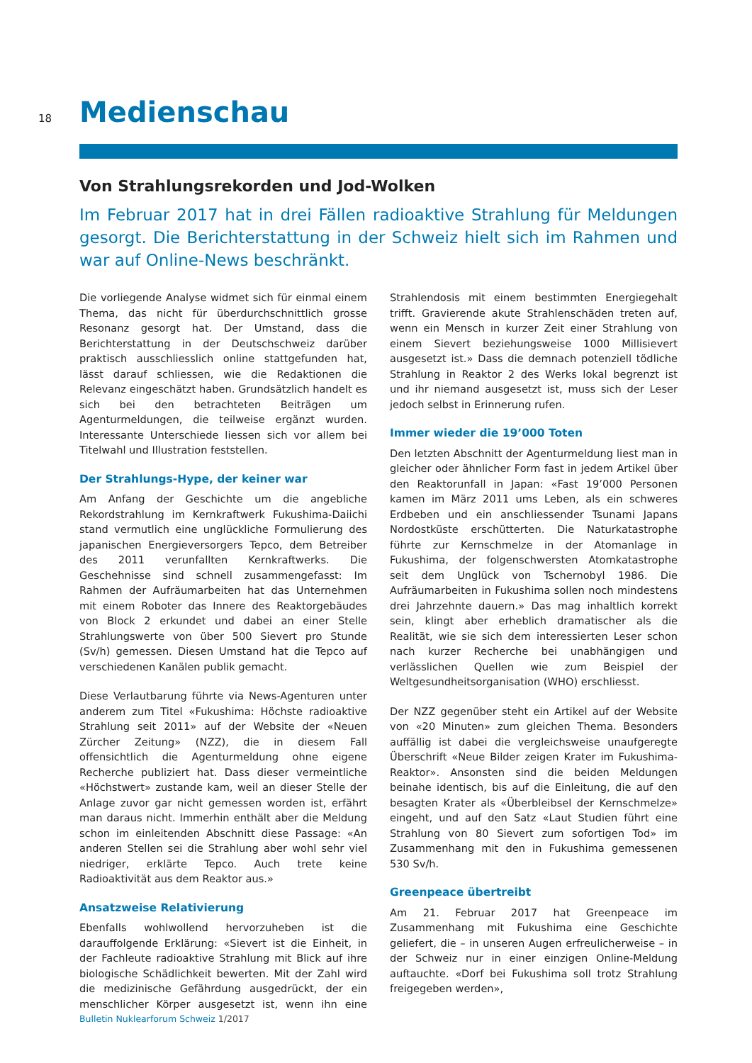18
Medienschau
Von Strahlungsrekorden und Jod-Wolken
Im Februar 2017 hat in drei Fällen radioaktive Strahlung für Meldungen gesorgt. Die Berichterstattung in der Schweiz hielt sich im Rahmen und war auf Online-News beschränkt.
Die vorliegende Analyse widmet sich für einmal einem Thema, das nicht für überdurchschnittlich grosse Resonanz gesorgt hat. Der Umstand, dass die Berichterstattung in der Deutschschweiz darüber praktisch ausschliesslich online stattgefunden hat, lässt darauf schliessen, wie die Redaktionen die Relevanz eingeschätzt haben. Grundsätzlich handelt es sich bei den betrachteten Beiträgen um Agenturmeldungen, die teilweise ergänzt wurden. Interessante Unterschiede liessen sich vor allem bei Titelwahl und Illustration feststellen.
Der Strahlungs-Hype, der keiner war
Am Anfang der Geschichte um die angebliche Rekordstrahlung im Kernkraftwerk Fukushima-Daiichi stand vermutlich eine unglückliche Formulierung des japanischen Energieversorgers Tepco, dem Betreiber des 2011 verunfallten Kernkraftwerks. Die Geschehnisse sind schnell zusammengefasst: Im Rahmen der Aufräumarbeiten hat das Unternehmen mit einem Roboter das Innere des Reaktorgebäudes von Block 2 erkundet und dabei an einer Stelle Strahlungswerte von über 500 Sievert pro Stunde (Sv/h) gemessen. Diesen Umstand hat die Tepco auf verschiedenen Kanälen publik gemacht.
Diese Verlautbarung führte via News-Agenturen unter anderem zum Titel «Fukushima: Höchste radioaktive Strahlung seit 2011» auf der Website der «Neuen Zürcher Zeitung» (NZZ), die in diesem Fall offensichtlich die Agenturmeldung ohne eigene Recherche publiziert hat. Dass dieser vermeintliche «Höchstwert» zustande kam, weil an dieser Stelle der Anlage zuvor gar nicht gemessen worden ist, erfährt man daraus nicht. Immerhin enthält aber die Meldung schon im einleitenden Abschnitt diese Passage: «An anderen Stellen sei die Strahlung aber wohl sehr viel niedriger, erklärte Tepco. Auch trete keine Radioaktivität aus dem Reaktor aus.»
Ansatzweise Relativierung
Ebenfalls wohlwollend hervorzuheben ist die darauffolgende Erklärung: «Sievert ist die Einheit, in der Fachleute radioaktive Strahlung mit Blick auf ihre biologische Schädlichkeit bewerten. Mit der Zahl wird die medizinische Gefährdung ausgedrückt, der ein menschlicher Körper ausgesetzt ist, wenn ihn eine Strahlendosis mit einem bestimmten Energiegehalt trifft. Gravierende akute Strahlenschäden treten auf, wenn ein Mensch in kurzer Zeit einer Strahlung von einem Sievert beziehungsweise 1000 Millisievert ausgesetzt ist.» Dass die demnach potenziell tödliche Strahlung in Reaktor 2 des Werks lokal begrenzt ist und ihr niemand ausgesetzt ist, muss sich der Leser jedoch selbst in Erinnerung rufen.
Immer wieder die 19’000 Toten
Den letzten Abschnitt der Agenturmeldung liest man in gleicher oder ähnlicher Form fast in jedem Artikel über den Reaktorunfall in Japan: «Fast 19’000 Personen kamen im März 2011 ums Leben, als ein schweres Erdbeben und ein anschliessender Tsunami Japans Nordostküste erschütterten. Die Naturkatastrophe führte zur Kernschmelze in der Atomanlage in Fukushima, der folgenschwersten Atomkatastrophe seit dem Unglück von Tschernobyl 1986. Die Aufräumarbeiten in Fukushima sollen noch mindestens drei Jahrzehnte dauern.» Das mag inhaltlich korrekt sein, klingt aber erheblich dramatischer als die Realität, wie sie sich dem interessierten Leser schon nach kurzer Recherche bei unabhängigen und verlässlichen Quellen wie zum Beispiel der Weltgesundheitsorganisation (WHO) erschliesst.
Der NZZ gegenüber steht ein Artikel auf der Website von «20 Minuten» zum gleichen Thema. Besonders auffällig ist dabei die vergleichsweise unaufgeregte Überschrift «Neue Bilder zeigen Krater im Fukushima-Reaktor». Ansonsten sind die beiden Meldungen beinahe identisch, bis auf die Einleitung, die auf den besagten Krater als «Überbleibsel der Kernschmelze» eingeht, und auf den Satz «Laut Studien führt eine Strahlung von 80 Sievert zum sofortigen Tod» im Zusammenhang mit den in Fukushima gemessenen 530 Sv/h.
Greenpeace übertreibt
Am 21. Februar 2017 hat Greenpeace im Zusammenhang mit Fukushima eine Geschichte geliefert, die – in unseren Augen erfreulicherweise – in der Schweiz nur in einer einzigen Online-Meldung auftauchte. «Dorf bei Fukushima soll trotz Strahlung freigegeben werden»,
Bulletin Nuklearforum Schweiz 1/2017